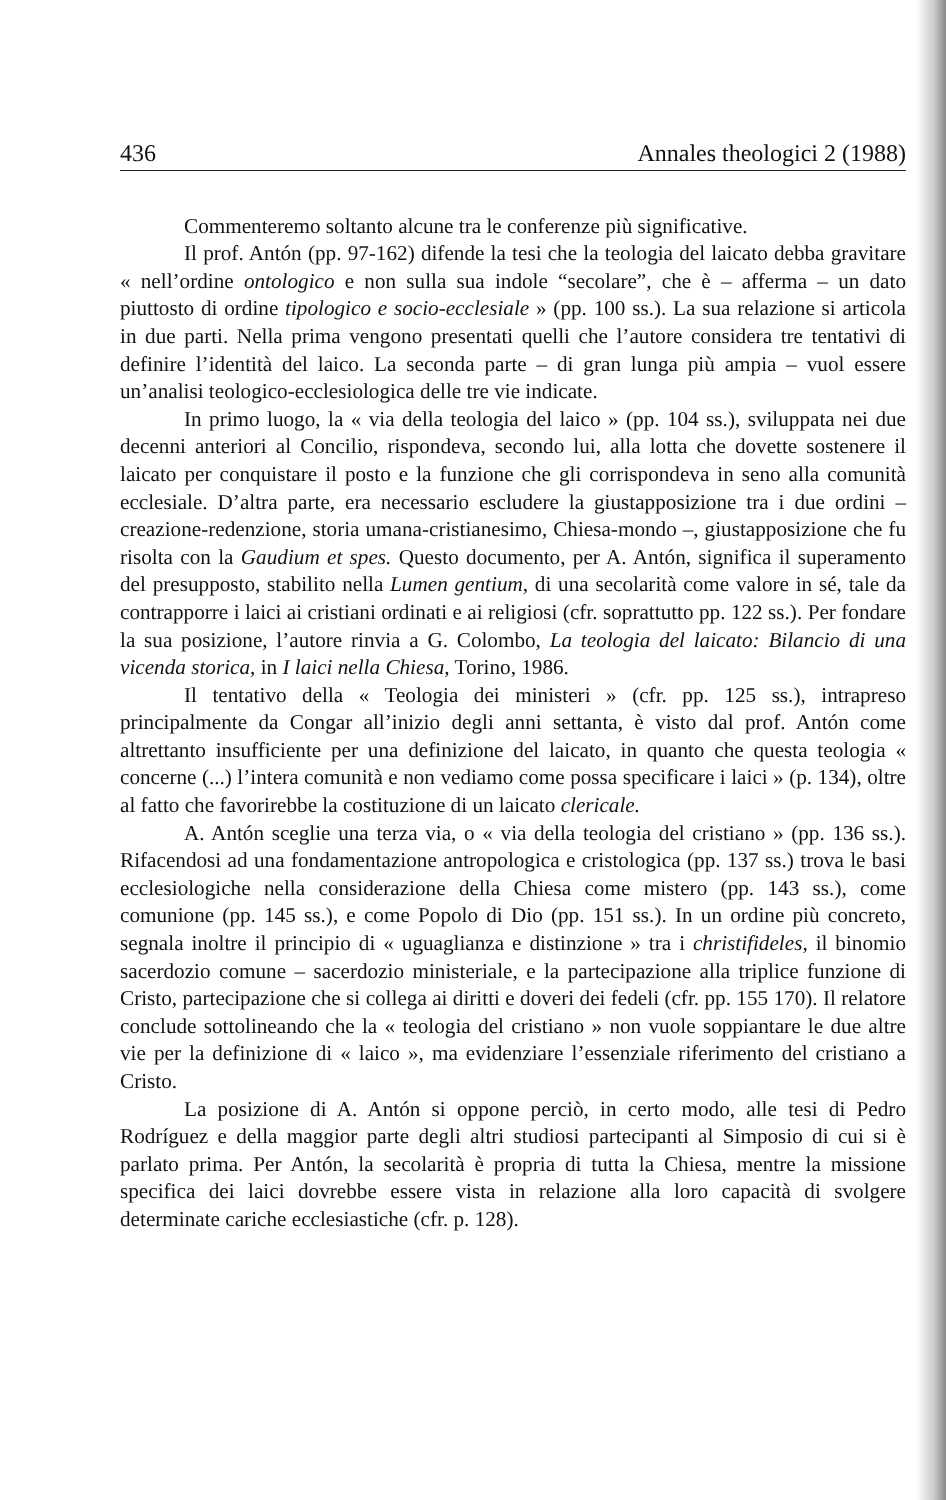436 Annales theologici 2 (1988)
Commenteremo soltanto alcune tra le conferenze più significative.
Il prof. Antón (pp. 97-162) difende la tesi che la teologia del laicato debba gravitare « nell’ordine ontologico e non sulla sua indole “secolare”, che è – afferma – un dato piuttosto di ordine tipologico e socio-ecclesiale » (pp. 100 ss.). La sua relazione si articola in due parti. Nella prima vengono presentati quelli che l’autore considera tre tentativi di definire l’identità del laico. La seconda parte – di gran lunga più ampia – vuol essere un’analisi teologico-ecclesiologica delle tre vie indicate.
In primo luogo, la « via della teologia del laico » (pp. 104 ss.), sviluppata nei due decenni anteriori al Concilio, rispondeva, secondo lui, alla lotta che dovette sostenere il laicato per conquistare il posto e la funzione che gli corrispondeva in seno alla comunità ecclesiale. D’altra parte, era necessario escludere la giustapposizione tra i due ordini – creazione-redenzione, storia umana-cristianesimo, Chiesa-mondo –, giustapposizione che fu risolta con la Gaudium et spes. Questo documento, per A. Antón, significa il superamento del presupposto, stabilito nella Lumen gentium, di una secolarità come valore in sé, tale da contrapporre i laici ai cristiani ordinati e ai religiosi (cfr. soprattutto pp. 122 ss.). Per fondare la sua posizione, l’autore rinvia a G. Colombo, La teologia del laicato: Bilancio di una vicenda storica, in I laici nella Chiesa, Torino, 1986.
Il tentativo della « Teologia dei ministeri » (cfr. pp. 125 ss.), intrapreso principalmente da Congar all’inizio degli anni settanta, è visto dal prof. Antón come altrettanto insufficiente per una definizione del laicato, in quanto che questa teologia « concerne (...) l’intera comunità e non vediamo come possa specificare i laici » (p. 134), oltre al fatto che favorirebbe la costituzione di un laicato clericale.
A. Antón sceglie una terza via, o « via della teologia del cristiano » (pp. 136 ss.). Rifacendosi ad una fondamentazione antropologica e cristologica (pp. 137 ss.) trova le basi ecclesiologiche nella considerazione della Chiesa come mistero (pp. 143 ss.), come comunione (pp. 145 ss.), e come Popolo di Dio (pp. 151 ss.). In un ordine più concreto, segnala inoltre il principio di « uguaglianza e distinzione » tra i christifideles, il binomio sacerdozio comune – sacerdozio ministeriale, e la partecipazione alla triplice funzione di Cristo, partecipazione che si collega ai diritti e doveri dei fedeli (cfr. pp. 155 170). Il relatore conclude sottolineando che la « teologia del cristiano » non vuole soppiantare le due altre vie per la definizione di « laico », ma evidenziare l’essenziale riferimento del cristiano a Cristo.
La posizione di A. Antón si oppone perciò, in certo modo, alle tesi di Pedro Rodríguez e della maggior parte degli altri studiosi partecipanti al Simposio di cui si è parlato prima. Per Antón, la secolarità è propria di tutta la Chiesa, mentre la missione specifica dei laici dovrebbe essere vista in relazione alla loro capacità di svolgere determinate cariche ecclesiastiche (cfr. p. 128).